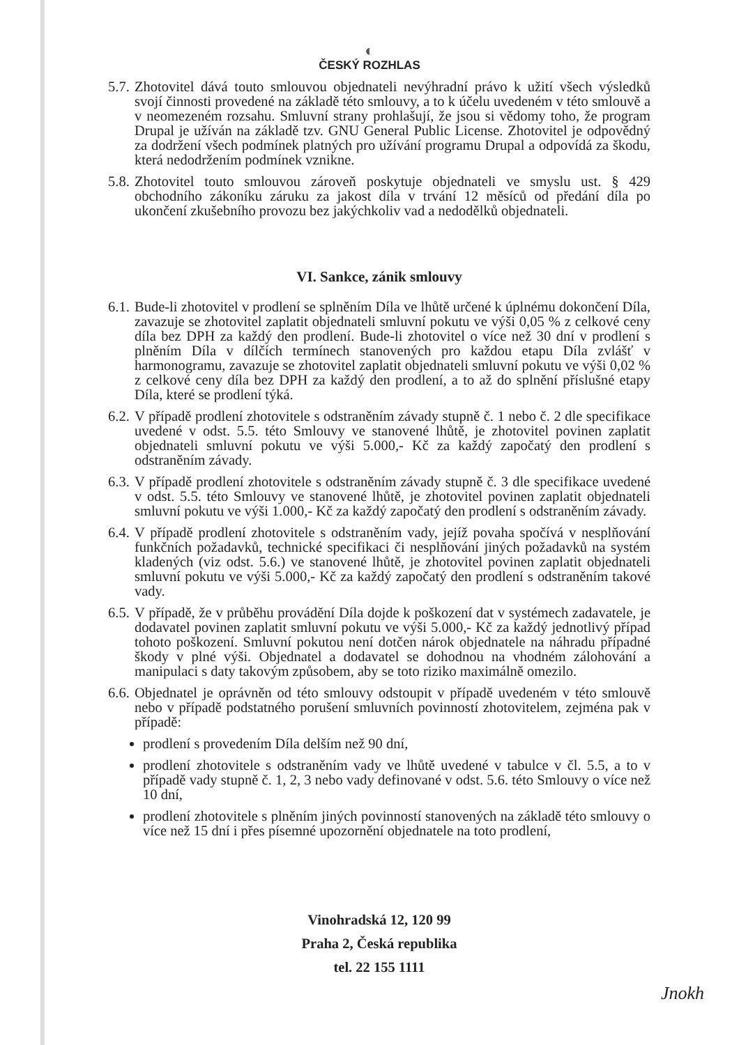◐
ČESKÝ ROZHLAS
5.7.
Zhotovitel dává touto smlouvou objednateli nevýhradní právo k užití všech výsledků svojí činnosti provedené na základě této smlouvy, a to k účelu uvedeném v této smlouvě a v neomezeném rozsahu. Smluvní strany prohlašují, že jsou si vědomy toho, že program Drupal je užíván na základě tzv. GNU General Public License. Zhotovitel je odpovědný za dodržení všech podmínek platných pro užívání programu Drupal a odpovídá za škodu, která nedodržením podmínek vznikne.
5.8.
Zhotovitel touto smlouvou zároveň poskytuje objednateli ve smyslu ust. § 429 obchodního zákoníku záruku za jakost díla v trvání 12 měsíců od předání díla po ukončení zkušebního provozu bez jakýchkoliv vad a nedodělků objednateli.
VI. Sankce, zánik smlouvy
6.1.
Bude-li zhotovitel v prodlení se splněním Díla ve lhůtě určené k úplnému dokončení Díla, zavazuje se zhotovitel zaplatit objednateli smluvní pokutu ve výši 0,05 % z celkové ceny díla bez DPH za každý den prodlení. Bude-li zhotovitel o více než 30 dní v prodlení s plněním Díla v dílčích termínech stanovených pro každou etapu Díla zvlášť v harmonogramu, zavazuje se zhotovitel zaplatit objednateli smluvní pokutu ve výši 0,02 % z celkové ceny díla bez DPH za každý den prodlení, a to až do splnění příslušné etapy Díla, které se prodlení týká.
6.2.
V případě prodlení zhotovitele s odstraněním závady stupně č. 1 nebo č. 2 dle specifikace uvedené v odst. 5.5. této Smlouvy ve stanovené lhůtě, je zhotovitel povinen zaplatit objednateli smluvní pokutu ve výši 5.000,- Kč za každý započatý den prodlení s odstraněním závady.
6.3.
V případě prodlení zhotovitele s odstraněním závady stupně č. 3 dle specifikace uvedené v odst. 5.5. této Smlouvy ve stanovené lhůtě, je zhotovitel povinen zaplatit objednateli smluvní pokutu ve výši 1.000,- Kč za každý započatý den prodlení s odstraněním závady.
6.4.
V případě prodlení zhotovitele s odstraněním vady, jejíž povaha spočívá v nesplňování funkčních požadavků, technické specifikaci či nesplňování jiných požadavků na systém kladených (viz odst. 5.6.) ve stanovené lhůtě, je zhotovitel povinen zaplatit objednateli smluvní pokutu ve výši 5.000,- Kč za každý započatý den prodlení s odstraněním takové vady.
6.5.
V případě, že v průběhu provádění Díla dojde k poškození dat v systémech zadavatele, je dodavatel povinen zaplatit smluvní pokutu ve výši 5.000,- Kč za každý jednotlivý případ tohoto poškození. Smluvní pokutou není dotčen nárok objednatele na náhradu případné škody v plné výši. Objednatel a dodavatel se dohodnou na vhodném zálohování a manipulaci s daty takovým způsobem, aby se toto riziko maximálně omezilo.
6.6.
Objednatel je oprávněn od této smlouvy odstoupit v případě uvedeném v této smlouvě nebo v případě podstatného porušení smluvních povinností zhotovitelem, zejména pak v případě:
prodlení s provedením Díla delším než 90 dní,
prodlení zhotovitele s odstraněním vady ve lhůtě uvedené v tabulce v čl. 5.5, a to v případě vady stupně č. 1, 2, 3 nebo vady definované v odst. 5.6. této Smlouvy o více než 10 dní,
prodlení zhotovitele s plněním jiných povinností stanovených na základě této smlouvy o více než 15 dní i přes písemné upozornění objednatele na toto prodlení,
Vinohradská 12, 120 99
Praha 2, Česká republika
tel. 22 155 1111
Јnokh